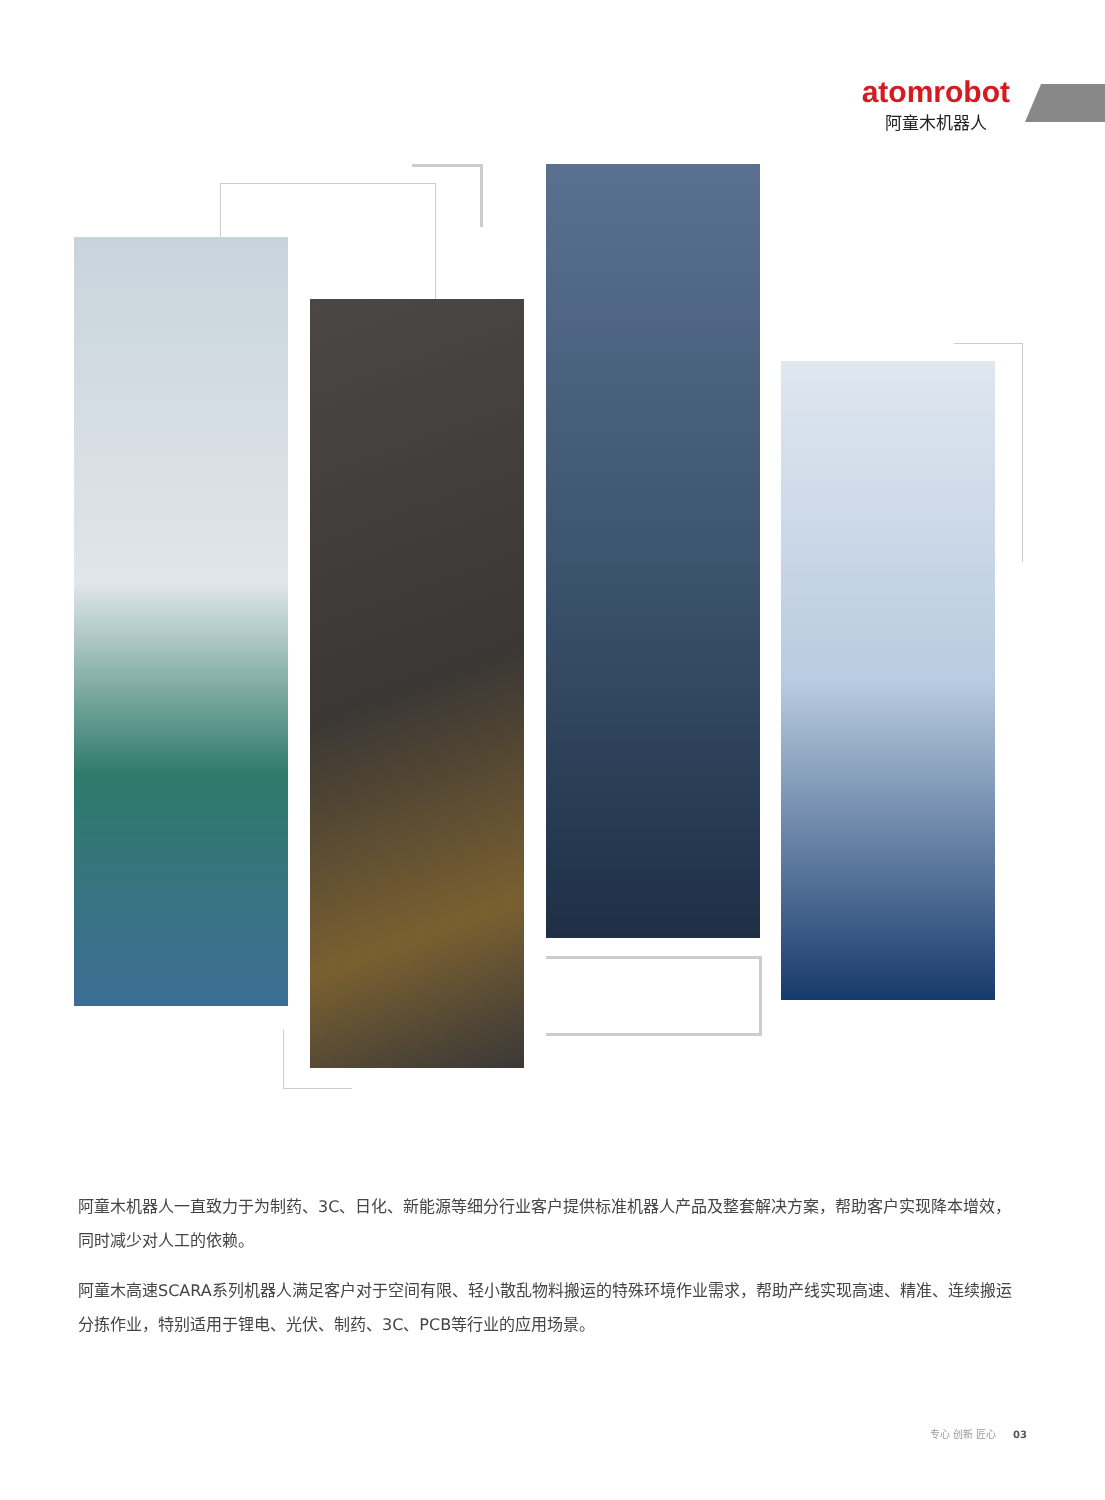atomrobot
阿童木机器人
阿童木机器人一直致力于为制药、3C、日化、新能源等细分行业客户提供标准机器人产品及整套解决方案，帮助客户实现降本增效，同时减少对人工的依赖。
阿童木高速SCARA系列机器人满足客户对于空间有限、轻小散乱物料搬运的特殊环境作业需求，帮助产线实现高速、精准、连续搬运分拣作业，特别适用于锂电、光伏、制药、3C、PCB等行业的应用场景。
专心 创新 匠心 03